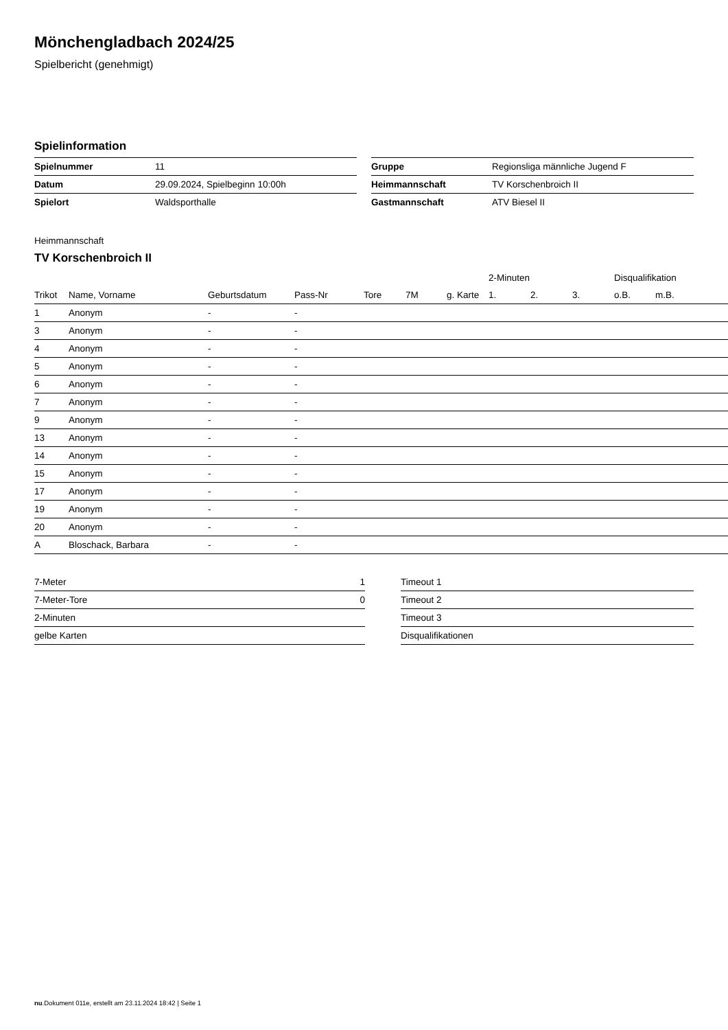Mönchengladbach 2024/25
Spielbericht (genehmigt)
Spielinformation
| Spielnummer | 11 |
| Datum | 29.09.2024, Spielbeginn 10:00h |
| Spielort | Waldsporthalle |
| Gruppe | Regionsliga männliche Jugend F |
| Heimmannschaft | TV Korschenbroich II |
| Gastmannschaft | ATV Biesel II |
Heimmannschaft
TV Korschenbroich II
| | | | | | | | 2-Minuten | | | Disqualifikation | |
| --- | --- | --- | --- | --- | --- | --- | --- | --- | --- | --- | --- |
| Trikot | Name, Vorname | Geburtsdatum | Pass-Nr | Tore | 7M | g. Karte | 1. | 2. | 3. | o.B. | m.B. |
| 1 | Anonym | - | - | | | | | | | | |
| 3 | Anonym | - | - | | | | | | | | |
| 4 | Anonym | - | - | | | | | | | | |
| 5 | Anonym | - | - | | | | | | | | |
| 6 | Anonym | - | - | | | | | | | | |
| 7 | Anonym | - | - | | | | | | | | |
| 9 | Anonym | - | - | | | | | | | | |
| 13 | Anonym | - | - | | | | | | | | |
| 14 | Anonym | - | - | | | | | | | | |
| 15 | Anonym | - | - | | | | | | | | |
| 17 | Anonym | - | - | | | | | | | | |
| 19 | Anonym | - | - | | | | | | | | |
| 20 | Anonym | - | - | | | | | | | | |
| A | Bloschack, Barbara | - | - | | | | | | | | |
| 7-Meter | 1 |
| 7-Meter-Tore | 0 |
| 2-Minuten | |
| gelbe Karten | |
| Timeout 1 |
| Timeout 2 |
| Timeout 3 |
| Disqualifikationen |
nu.Dokument 011e, erstellt am 23.11.2024 18:42 | Seite 1